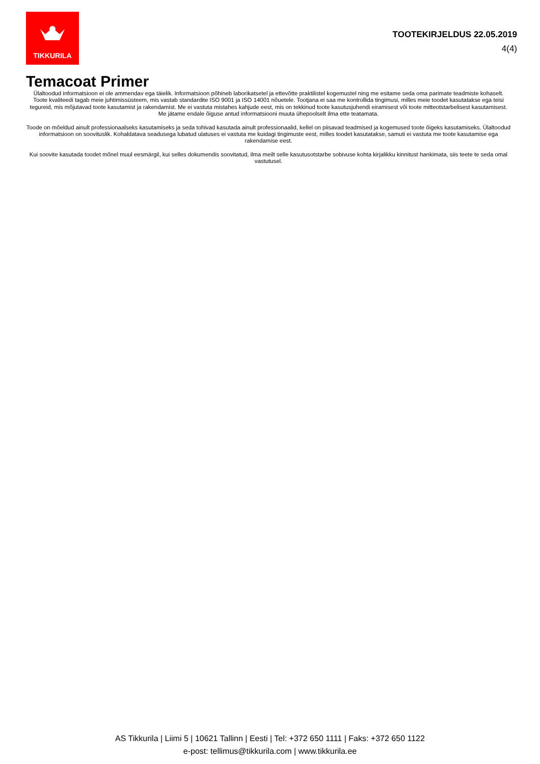TIKKURILA
TOOTEKIRJELDUS 22.05.2019
4(4)
Temacoat Primer
Ülaltoodud informatsioon ei ole ammendav ega täielik. Informatsioon põhineb laborikatsetel ja ettevõtte praktilistel kogemustel ning me esitame seda oma parimate teadmiste kohaselt. Toote kvaliteedi tagab meie juhtimissüsteem, mis vastab standardite ISO 9001 ja ISO 14001 nõuetele. Tootjana ei saa me kontrollida tingimusi, milles meie toodet kasutatakse ega teisi tegureid, mis mõjutavad toote kasutamist ja rakendamist. Me ei vastuta mistahes kahjude eest, mis on tekkinud toote kasutusjuhendi eiramisest või toote mitteotstarbelisest kasutamisest. Me jätame endale õiguse antud informatsiooni muuta ühepoolselt ilma ette teatamata.
Toode on mõeldud ainult professionaalseks kasutamiseks ja seda tohivad kasutada ainult professionaalid, kellel on piisavad teadmised ja kogemused toote õigeks kasutamiseks. Ülaltoodud informatsioon on soovituslik. Kohaldatava seadusega lubatud ulatuses ei vastuta me kuidagi tingimuste eest, milles toodet kasutatakse, samuti ei vastuta me toote kasutamise ega rakendamise eest.
Kui soovite kasutada toodet mõnel muul eesmärgil, kui selles dokumendis soovitatud, ilma meilt selle kasutusotstarbe sobivuse kohta kirjalikku kinnitust hankimata, siis teete te seda omal vastutusel.
AS Tikkurila | Liimi 5 | 10621 Tallinn | Eesti | Tel: +372 650 1111 | Faks: +372 650 1122
e-post: tellimus@tikkurila.com | www.tikkurila.ee